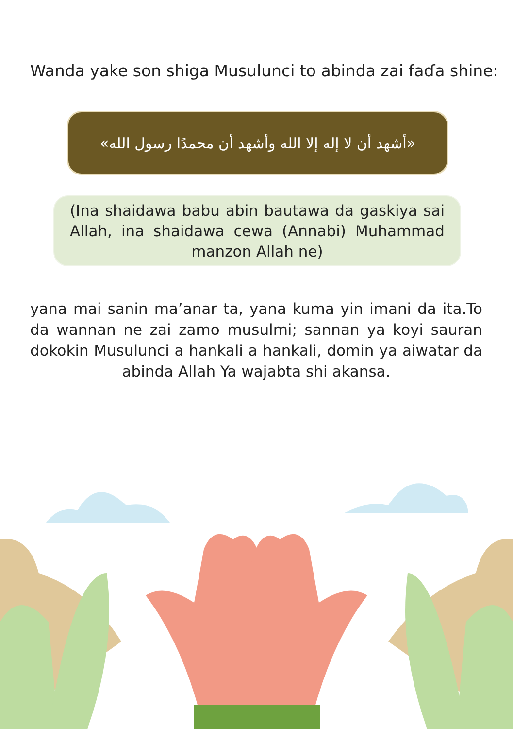Wanda yake son shiga Musulunci to abinda zai faɗa shine:
«أشهد أن لا إله إلا الله وأشهد أن محمدًا رسول الله»
(Ina shaidawa babu abin bautawa da gaskiya sai Allah, ina shaidawa cewa (Annabi) Muhammad manzon Allah ne)
yana mai sanin ma’anar ta, yana kuma yin imani da ita.To da wannan ne zai zamo musulmi; sannan ya koyi sauran dokokin Musulunci a hankali a hankali, domin ya aiwatar da abinda Allah Ya wajabta shi akansa.